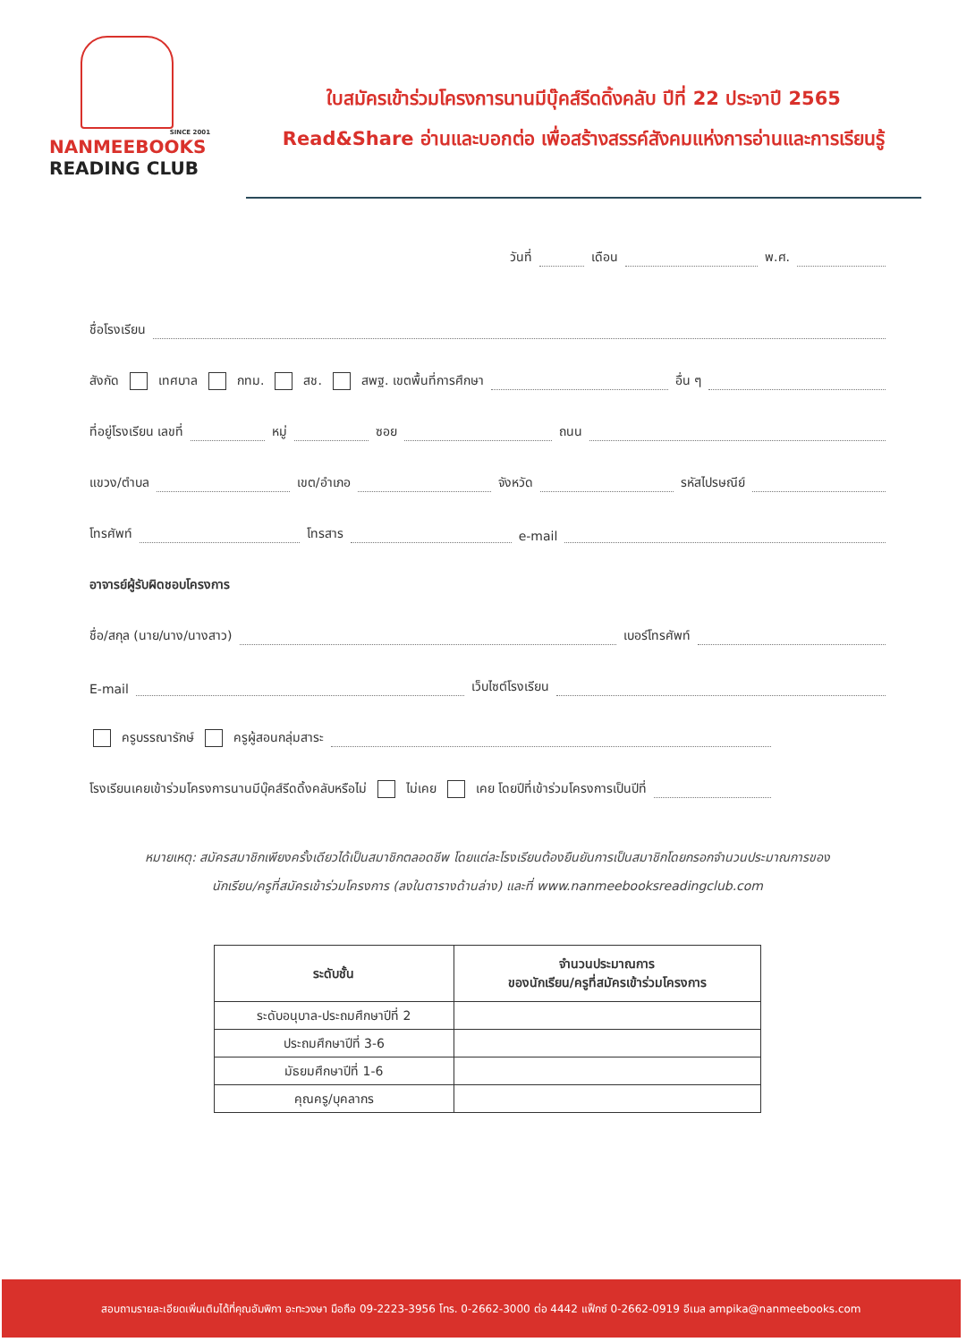SINCE 2001
NANMEEBOOKS
READING CLUB
ใบสมัครเข้าร่วมโครงการนานมีบุ๊คส์รีดดิ้งคลับ ปีที่ 22 ประจาปี 2565
Read&Share อ่านและบอกต่อ เพื่อสร้างสรรค์สังคมแห่งการอ่านและการเรียนรู้
วันที่ เดือน พ.ศ.
ชื่อโรงเรียน
สังกัด เทศบาล กทม. สช. สพฐ. เขตพื้นที่การศึกษา อื่น ๆ
ที่อยู่โรงเรียน เลขที่ หมู่ ซอย ถนน
แขวง/ตำบล เขต/อำเภอ จังหวัด รหัสไปรษณีย์
โทรศัพท์ โทรสาร e-mail
อาจารย์ผู้รับผิดชอบโครงการ
ชื่อ/สกุล (นาย/นาง/นางสาว) เบอร์โทรศัพท์
E-mail เว็บไซต์โรงเรียน
ครูบรรณารักษ์ ครูผู้สอนกลุ่มสาระ
โรงเรียนเคยเข้าร่วมโครงการนานมีบุ๊คส์รีดดิ้งคลับหรือไม่ ไม่เคย เคย โดยปีที่เข้าร่วมโครงการเป็นปีที่
หมายเหตุ: สมัครสมาชิกเพียงครั้งเดียวได้เป็นสมาชิกตลอดชีพ โดยแต่ละโรงเรียนต้องยืนยันการเป็นสมาชิกโดยกรอกจำนวนประมาณการของ
นักเรียน/ครูที่สมัครเข้าร่วมโครงการ (ลงในตารางด้านล่าง) และที่ www.nanmeebooksreadingclub.com
| ระดับชั้น | จำนวนประมาณการ ของนักเรียน/ครูที่สมัครเข้าร่วมโครงการ |
| --- | --- |
| ระดับอนุบาล-ประถมศึกษาปีที่ 2 | |
| ประถมศึกษาปีที่ 3-6 | |
| มัธยมศึกษาปีที่ 1-6 | |
| คุณครู/บุคลากร | |
สอบถามรายละเอียดเพิ่มเติมได้ที่คุณอัมพิกา อะทะวงษา มือถือ 09-2223-3956 โทร. 0-2662-3000 ต่อ 4442 แฟ็กซ์ 0-2662-0919 อีเมล ampika@nanmeebooks.com